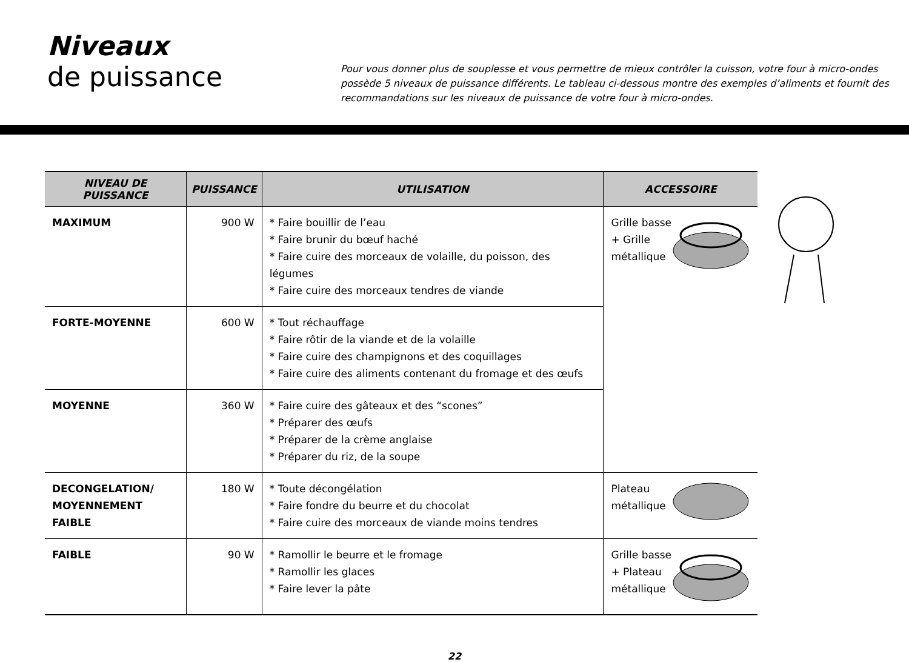Niveaux
de puissance
Pour vous donner plus de souplesse et vous permettre de mieux contrôler la cuisson, votre four à micro-ondes possède 5 niveaux de puissance différents. Le tableau ci-dessous montre des exemples d’aliments et fournit des recommandations sur les niveaux de puissance de votre four à micro-ondes.
| NIVEAU DE PUISSANCE | PUISSANCE | UTILISATION | ACCESSOIRE |
| --- | --- | --- | --- |
| MAXIMUM | 900 W | * Faire bouillir de l’eau * Faire brunir du bœuf haché * Faire cuire des morceaux de volaille, du poisson, des légumes * Faire cuire des morceaux tendres de viande | Grille basse + Grille métallique |
| FORTE-MOYENNE | 600 W | * Tout réchauffage * Faire rôtir de la viande et de la volaille * Faire cuire des champignons et des coquillages * Faire cuire des aliments contenant du fromage et des œufs | |
| MOYENNE | 360 W | * Faire cuire des gâteaux et des “scones” * Préparer des œufs * Préparer de la crème anglaise * Préparer du riz, de la soupe | |
| DECONGELATION/ MOYENNEMENT FAIBLE | 180 W | * Toute décongélation * Faire fondre du beurre et du chocolat * Faire cuire des morceaux de viande moins tendres | Plateau métallique |
| FAIBLE | 90 W | * Ramollir le beurre et le fromage * Ramollir les glaces * Faire lever la pâte | Grille basse + Plateau métallique |
22